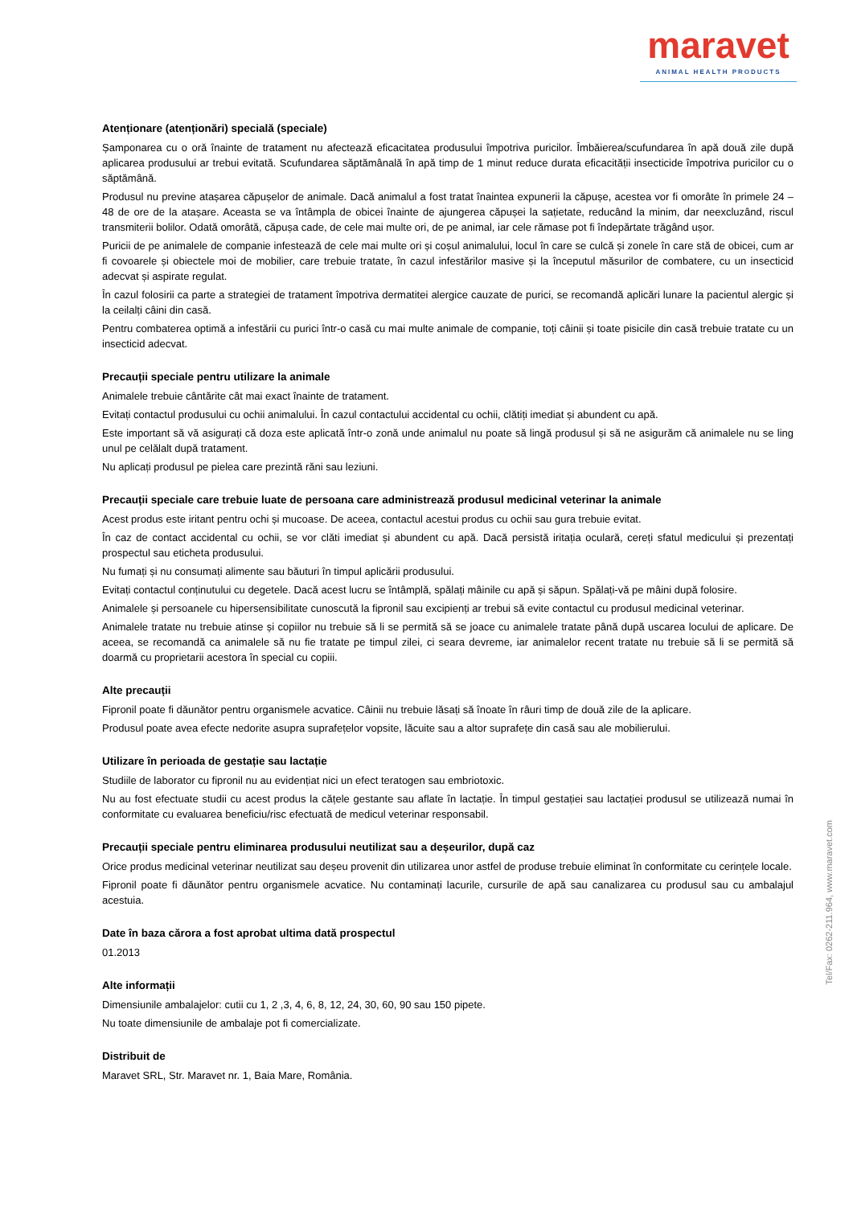maravet
ANIMAL HEALTH PRODUCTS
Atenționare (atenționări) specială (speciale)
Șamponarea cu o oră înainte de tratament nu afectează eficacitatea produsului împotriva puricilor. Îmbăierea/scufundarea în apă două zile după aplicarea produsului ar trebui evitată. Scufundarea săptămânală în apă timp de 1 minut reduce durata eficacității insecticide împotriva puricilor cu o săptămână.
Produsul nu previne atașarea căpușelor de animale. Dacă animalul a fost tratat înaintea expunerii la căpușe, acestea vor fi omorâte în primele 24 – 48 de ore de la atașare. Aceasta se va întâmpla de obicei înainte de ajungerea căpușei la sațietate, reducând la minim, dar neexcluzând, riscul transmiterii bolilor. Odată omorâtă, căpușa cade, de cele mai multe ori, de pe animal, iar cele rămase pot fi îndepărtate trăgând ușor.
Puricii de pe animalele de companie infestează de cele mai multe ori și coșul animalului, locul în care se culcă și zonele în care stă de obicei, cum ar fi covoarele și obiectele moi de mobilier, care trebuie tratate, în cazul infestărilor masive și la începutul măsurilor de combatere, cu un insecticid adecvat și aspirate regulat.
În cazul folosirii ca parte a strategiei de tratament împotriva dermatitei alergice cauzate de purici, se recomandă aplicări lunare la pacientul alergic și la ceilalți câini din casă.
Pentru combaterea optimă a infestării cu purici într-o casă cu mai multe animale de companie, toți câinii și toate pisicile din casă trebuie tratate cu un insecticid adecvat.
Precauții speciale pentru utilizare la animale
Animalele trebuie cântărite cât mai exact înainte de tratament.
Evitați contactul produsului cu ochii animalului. În cazul contactului accidental cu ochii, clătiți imediat și abundent cu apă.
Este important să vă asigurați că doza este aplicată într-o zonă unde animalul nu poate să lingă produsul și să ne asigurăm că animalele nu se ling unul pe celălalt după tratament.
Nu aplicați produsul pe pielea care prezintă răni sau leziuni.
Precauții speciale care trebuie luate de persoana care administrează produsul medicinal veterinar la animale
Acest produs este iritant pentru ochi și mucoase. De aceea, contactul acestui produs cu ochii sau gura trebuie evitat.
În caz de contact accidental cu ochii, se vor clăti imediat și abundent cu apă. Dacă persistă iritația oculară, cereți sfatul medicului și prezentați prospectul sau eticheta produsului.
Nu fumați și nu consumați alimente sau băuturi în timpul aplicării produsului.
Evitați contactul conținutului cu degetele. Dacă acest lucru se întâmplă, spălați mâinile cu apă și săpun. Spălați-vă pe mâini după folosire.
Animalele și persoanele cu hipersensibilitate cunoscută la fipronil sau excipienți ar trebui să evite contactul cu produsul medicinal veterinar.
Animalele tratate nu trebuie atinse și copiilor nu trebuie să li se permită să se joace cu animalele tratate până după uscarea locului de aplicare. De aceea, se recomandă ca animalele să nu fie tratate pe timpul zilei, ci seara devreme, iar animalelor recent tratate nu trebuie să li se permită să doarmă cu proprietarii acestora în special cu copiii.
Alte precauții
Fipronil poate fi dăunător pentru organismele acvatice. Câinii nu trebuie lăsați să înoate în râuri timp de două zile de la aplicare.
Produsul poate avea efecte nedorite asupra suprafețelor vopsite, lăcuite sau a altor suprafețe din casă sau ale mobilierului.
Utilizare în perioada de gestație sau lactație
Studiile de laborator cu fipronil nu au evidențiat nici un efect teratogen sau embriotoxic.
Nu au fost efectuate studii cu acest produs la cățele gestante sau aflate în lactație. În timpul gestației sau lactației produsul se utilizează numai în conformitate cu evaluarea beneficiu/risc efectuată de medicul veterinar responsabil.
Precauții speciale pentru eliminarea produsului neutilizat sau a deșeurilor, după caz
Orice produs medicinal veterinar neutilizat sau deșeu provenit din utilizarea unor astfel de produse trebuie eliminat în conformitate cu cerințele locale.
Fipronil poate fi dăunător pentru organismele acvatice. Nu contaminați lacurile, cursurile de apă sau canalizarea cu produsul sau cu ambalajul acestuia.
Date în baza cărora a fost aprobat ultima dată prospectul
01.2013
Alte informații
Dimensiunile ambalajelor: cutii cu 1, 2 ,3, 4, 6, 8, 12, 24, 30, 60, 90 sau 150 pipete.
Nu toate dimensiunile de ambalaje pot fi comercializate.
Distribuit de
Maravet SRL, Str. Maravet nr. 1, Baia Mare, România.
Tel/Fax: 0262-211.964, www.maravet.com